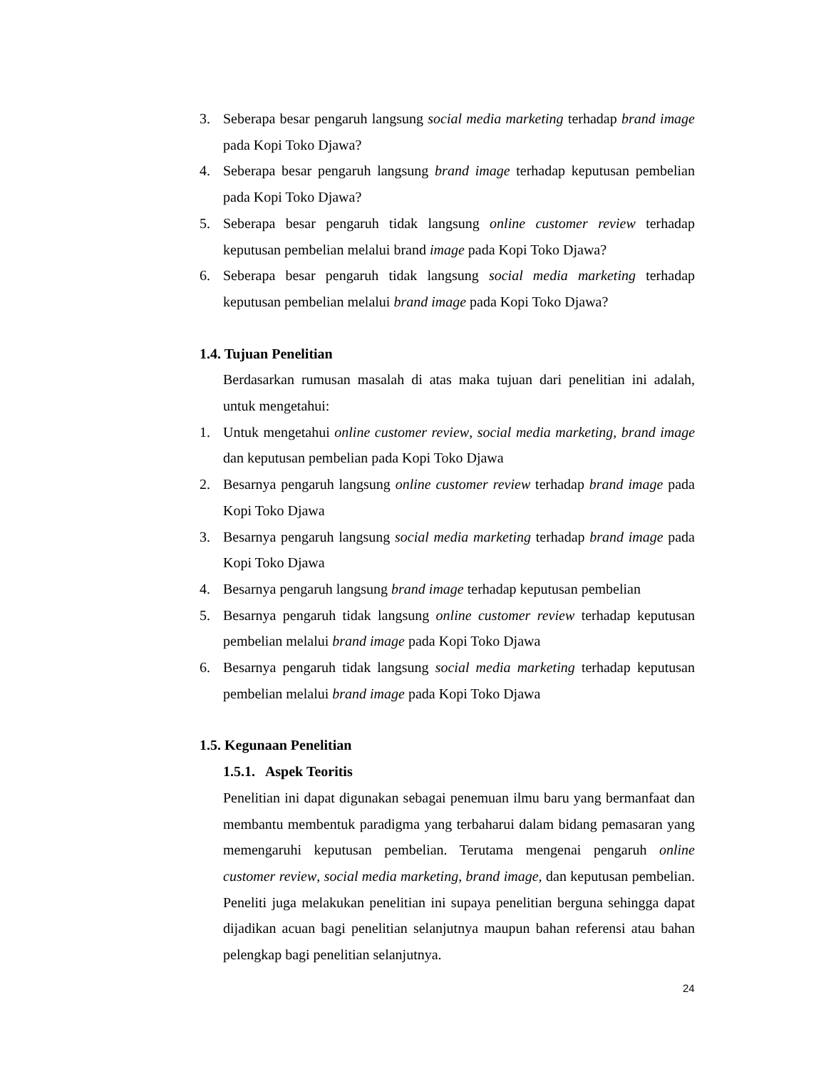3. Seberapa besar pengaruh langsung social media marketing terhadap brand image pada Kopi Toko Djawa?
4. Seberapa besar pengaruh langsung brand image terhadap keputusan pembelian pada Kopi Toko Djawa?
5. Seberapa besar pengaruh tidak langsung online customer review terhadap keputusan pembelian melalui brand image pada Kopi Toko Djawa?
6. Seberapa besar pengaruh tidak langsung social media marketing terhadap keputusan pembelian melalui brand image pada Kopi Toko Djawa?
1.4. Tujuan Penelitian
Berdasarkan rumusan masalah di atas maka tujuan dari penelitian ini adalah, untuk mengetahui:
1. Untuk mengetahui online customer review, social media marketing, brand image dan keputusan pembelian pada Kopi Toko Djawa
2. Besarnya pengaruh langsung online customer review terhadap brand image pada Kopi Toko Djawa
3. Besarnya pengaruh langsung social media marketing terhadap brand image pada Kopi Toko Djawa
4. Besarnya pengaruh langsung brand image terhadap keputusan pembelian
5. Besarnya pengaruh tidak langsung online customer review terhadap keputusan pembelian melalui brand image pada Kopi Toko Djawa
6. Besarnya pengaruh tidak langsung social media marketing terhadap keputusan pembelian melalui brand image pada Kopi Toko Djawa
1.5. Kegunaan Penelitian
1.5.1. Aspek Teoritis
Penelitian ini dapat digunakan sebagai penemuan ilmu baru yang bermanfaat dan membantu membentuk paradigma yang terbaharui dalam bidang pemasaran yang memengaruhi keputusan pembelian. Terutama mengenai pengaruh online customer review, social media marketing, brand image, dan keputusan pembelian. Peneliti juga melakukan penelitian ini supaya penelitian berguna sehingga dapat dijadikan acuan bagi penelitian selanjutnya maupun bahan referensi atau bahan pelengkap bagi penelitian selanjutnya.
24